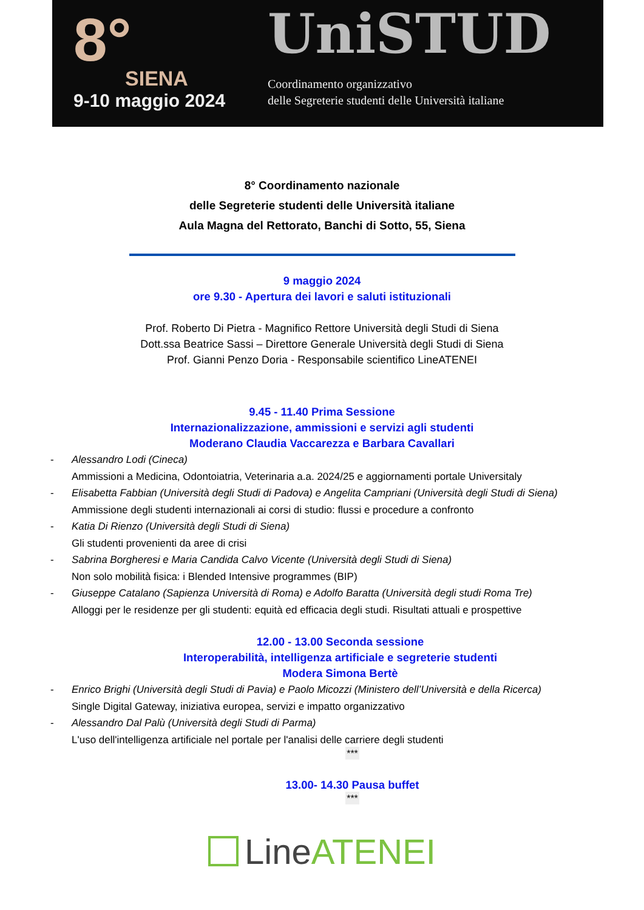8°
SIENA
9-10 maggio 2024
UniSTUD
Coordinamento organizzativo
delle Segreterie studenti delle Università italiane
8° Coordinamento nazionale
delle Segreterie studenti delle Università italiane
Aula Magna del Rettorato, Banchi di Sotto, 55, Siena
9 maggio 2024
ore 9.30 - Apertura dei lavori e saluti istituzionali
Prof. Roberto Di Pietra - Magnifico Rettore Università degli Studi di Siena
Dott.ssa Beatrice Sassi – Direttore Generale Università degli Studi di Siena
Prof. Gianni Penzo Doria - Responsabile scientifico LineATENEI
9.45 - 11.40 Prima Sessione
Internazionalizzazione, ammissioni e servizi agli studenti
Moderano Claudia Vaccarezza e Barbara Cavallari
- Alessandro Lodi (Cineca)
Ammissioni a Medicina, Odontoiatria, Veterinaria a.a. 2024/25 e aggiornamenti portale Universitaly
- Elisabetta Fabbian (Università degli Studi di Padova) e Angelita Campriani (Università degli Studi di Siena)
Ammissione degli studenti internazionali ai corsi di studio: flussi e procedure a confronto
- Katia Di Rienzo (Università degli Studi di Siena)
Gli studenti provenienti da aree di crisi
- Sabrina Borgheresi e Maria Candida Calvo Vicente (Università degli Studi di Siena)
Non solo mobilità fisica: i Blended Intensive programmes (BIP)
- Giuseppe Catalano (Sapienza Università di Roma) e Adolfo Baratta (Università degli studi Roma Tre)
Alloggi per le residenze per gli studenti: equità ed efficacia degli studi. Risultati attuali e prospettive
12.00 - 13.00 Seconda sessione
Interoperabilità, intelligenza artificiale e segreterie studenti
Modera Simona Bertè
- Enrico Brighi (Università degli Studi di Pavia) e Paolo Micozzi (Ministero dell’Università e della Ricerca)
Single Digital Gateway, iniziativa europea, servizi e impatto organizzativo
- Alessandro Dal Palù (Università degli Studi di Parma)
L'uso dell'intelligenza artificiale nel portale per l'analisi delle carriere degli studenti
***
13.00- 14.30 Pausa buffet
***
LineATENEI